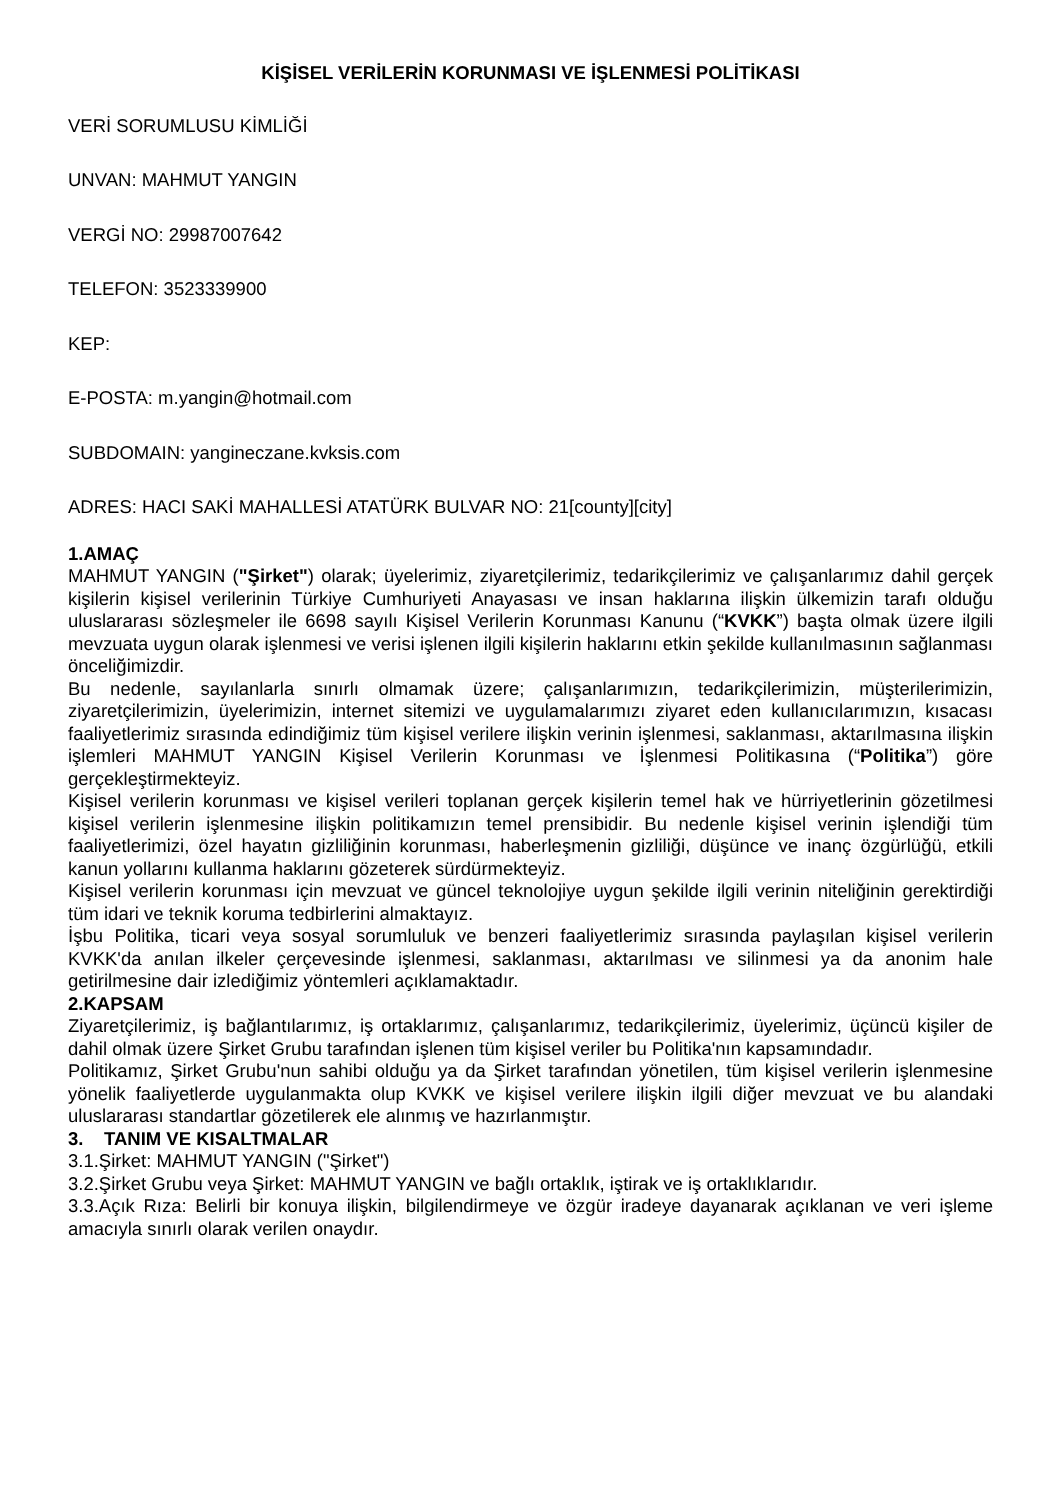KİŞİSEL VERİLERİN KORUNMASI VE İŞLENMESİ POLİTİKASI
VERİ SORUMLUSU KİMLİĞİ
UNVAN: MAHMUT YANGIN
VERGİ NO: 29987007642
TELEFON: 3523339900
KEP:
E-POSTA: m.yangin@hotmail.com
SUBDOMAIN: yangineczane.kvksis.com
ADRES: HACI SAKİ MAHALLESİ ATATÜRK BULVAR NO: 21[county][city]
1.AMAÇ
MAHMUT YANGIN ("Şirket") olarak; üyelerimiz, ziyaretçilerimiz, tedarikçilerimiz ve çalışanlarımız dahil gerçek kişilerin kişisel verilerinin Türkiye Cumhuriyeti Anayasası ve insan haklarına ilişkin ülkemizin tarafı olduğu uluslararası sözleşmeler ile 6698 sayılı Kişisel Verilerin Korunması Kanunu (“KVKK”) başta olmak üzere ilgili mevzuata uygun olarak işlenmesi ve verisi işlenen ilgili kişilerin haklarını etkin şekilde kullanılmasının sağlanması önceliğimizdir.
Bu nedenle, sayılanlarla sınırlı olmamak üzere; çalışanlarımızın, tedarikçilerimizin, müşterilerimizin, ziyaretçilerimizin, üyelerimizin, internet sitemizi ve uygulamalarımızı ziyaret eden kullanıcılarımızın, kısacası faaliyetlerimiz sırasında edindiğimiz tüm kişisel verilere ilişkin verinin işlenmesi, saklanması, aktarılmasına ilişkin işlemleri MAHMUT YANGIN Kişisel Verilerin Korunması ve İşlenmesi Politikasına (“Politika”) göre gerçekleştirmekteyiz.
Kişisel verilerin korunması ve kişisel verileri toplanan gerçek kişilerin temel hak ve hürriyetlerinin gözetilmesi kişisel verilerin işlenmesine ilişkin politikamızın temel prensibidir. Bu nedenle kişisel verinin işlendiği tüm faaliyetlerimizi, özel hayatın gizliliğinin korunması, haberleşmenin gizliliği, düşünce ve inanç özgürlüğü, etkili kanun yollarını kullanma haklarını gözeterek sürdürmekteyiz.
Kişisel verilerin korunması için mevzuat ve güncel teknolojiye uygun şekilde ilgili verinin niteliğinin gerektirdiği tüm idari ve teknik koruma tedbirlerini almaktayız.
İşbu Politika, ticari veya sosyal sorumluluk ve benzeri faaliyetlerimiz sırasında paylaşılan kişisel verilerin KVKK'da anılan ilkeler çerçevesinde işlenmesi, saklanması, aktarılması ve silinmesi ya da anonim hale getirilmesine dair izlediğimiz yöntemleri açıklamaktadır.
2.KAPSAM
Ziyaretçilerimiz, iş bağlantılarımız, iş ortaklarımız, çalışanlarımız, tedarikçilerimiz, üyelerimiz, üçüncü kişiler de dahil olmak üzere Şirket Grubu tarafından işlenen tüm kişisel veriler bu Politika'nın kapsamındadır.
Politikamız, Şirket Grubu'nun sahibi olduğu ya da Şirket tarafından yönetilen, tüm kişisel verilerin işlenmesine yönelik faaliyetlerde uygulanmakta olup KVKK ve kişisel verilere ilişkin ilgili diğer mevzuat ve bu alandaki uluslararası standartlar gözetilerek ele alınmış ve hazırlanmıştır.
3. TANIM VE KISALTMALAR
3.1.Şirket: MAHMUT YANGIN ("Şirket")
3.2.Şirket Grubu veya Şirket: MAHMUT YANGIN ve bağlı ortaklık, iştirak ve iş ortaklıklarıdır.
3.3.Açık Rıza: Belirli bir konuya ilişkin, bilgilendirmeye ve özgür iradeye dayanarak açıklanan ve veri işleme amacıyla sınırlı olarak verilen onaydır.